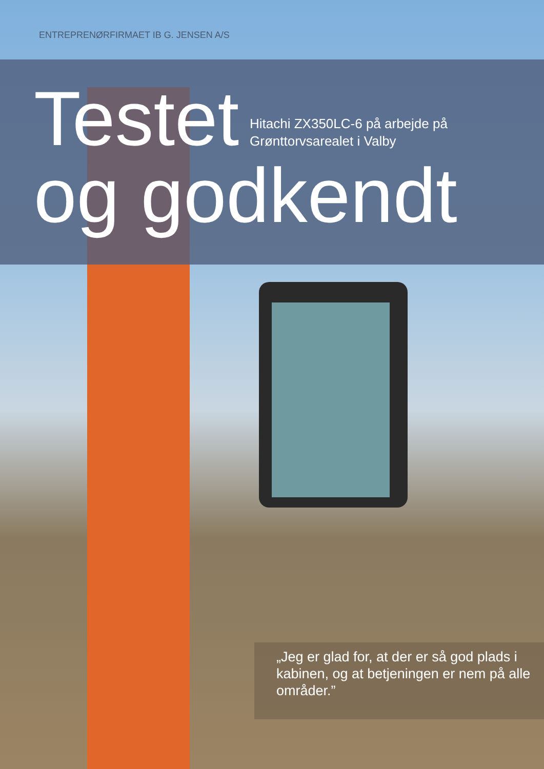ENTREPRENØRFIRMAET IB G. JENSEN A/S
Testet
og godkendt
Hitachi ZX350LC-6 på arbejde på
Grønttorvsarealet i Valby
„Jeg er glad for, at der er så god plads i kabinen, og at betjeningen er nem på alle områder.”